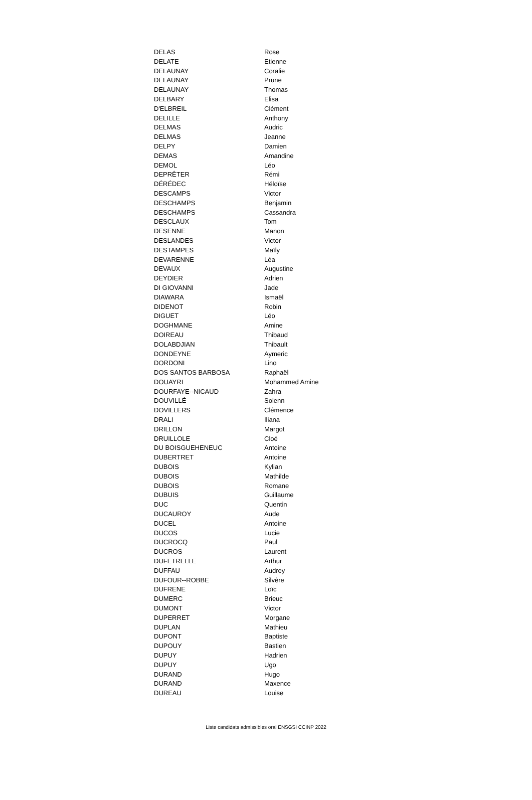| DELAS | Rose |
| DELATE | Etienne |
| DELAUNAY | Coralie |
| DELAUNAY | Prune |
| DELAUNAY | Thomas |
| DELBARY | Elisa |
| D'ELBREIL | Clément |
| DELILLE | Anthony |
| DELMAS | Audric |
| DELMAS | Jeanne |
| DELPY | Damien |
| DEMAS | Amandine |
| DEMOL | Léo |
| DEPRÊTER | Rémi |
| DÉRÉDEC | Héloïse |
| DESCAMPS | Victor |
| DESCHAMPS | Benjamin |
| DESCHAMPS | Cassandra |
| DESCLAUX | Tom |
| DESENNE | Manon |
| DESLANDES | Victor |
| DESTAMPES | Maïly |
| DEVARENNE | Léa |
| DEVAUX | Augustine |
| DEYDIER | Adrien |
| DI GIOVANNI | Jade |
| DIAWARA | Ismaël |
| DIDENOT | Robin |
| DIGUET | Léo |
| DOGHMANE | Amine |
| DOIREAU | Thibaud |
| DOLABDJIAN | Thibault |
| DONDEYNE | Aymeric |
| DORDONI | Lino |
| DOS SANTOS BARBOSA | Raphaël |
| DOUAYRI | Mohammed Amine |
| DOURFAYE--NICAUD | Zahra |
| DOUVILLÉ | Solenn |
| DOVILLERS | Clémence |
| DRALI | Iliana |
| DRILLON | Margot |
| DRUILLOLE | Cloé |
| DU BOISGUEHENEUC | Antoine |
| DUBERTRET | Antoine |
| DUBOIS | Kylian |
| DUBOIS | Mathilde |
| DUBOIS | Romane |
| DUBUIS | Guillaume |
| DUC | Quentin |
| DUCAUROY | Aude |
| DUCEL | Antoine |
| DUCOS | Lucie |
| DUCROCQ | Paul |
| DUCROS | Laurent |
| DUFETRELLE | Arthur |
| DUFFAU | Audrey |
| DUFOUR--ROBBE | Silvère |
| DUFRENE | Loïc |
| DUMERC | Brieuc |
| DUMONT | Victor |
| DUPERRET | Morgane |
| DUPLAN | Mathieu |
| DUPONT | Baptiste |
| DUPOUY | Bastien |
| DUPUY | Hadrien |
| DUPUY | Ugo |
| DURAND | Hugo |
| DURAND | Maxence |
| DUREAU | Louise |
Liste candidats admissibles oral ENSGSI CCINP 2022